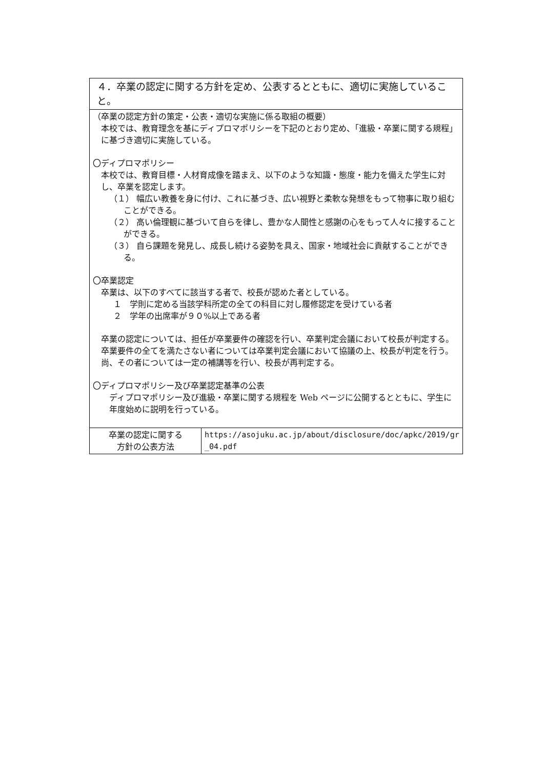| ４．卒業の認定に関する方針を定め、公表するとともに、適切に実施していること。 | |
| （卒業の認定方針の策定・公表・適切な実施に係る取組の概要） 本校では、教育理念を基にディプロマポリシーを下記のとおり定め、「進級・卒業に関する規程」に基づき適切に実施している。 〇ディプロマポリシー 本校では、教育目標・人材育成像を踏まえ、以下のような知識・態度・能力を備えた学生に対し、卒業を認定します。 （１） 幅広い教養を身に付け、これに基づき、広い視野と柔軟な発想をもって物事に取り組むことができる。 （２） 高い倫理観に基づいて自らを律し、豊かな人間性と感謝の心をもって人々に接することができる。 （３） 自ら課題を発見し、成長し続ける姿勢を具え、国家・地域社会に貢献することができる。 〇卒業認定 卒業は、以下のすべてに該当する者で、校長が認めた者としている。 １ 学則に定める当該学科所定の全ての科目に対し履修認定を受けている者 ２ 学年の出席率が９０%以上である者 卒業の認定については、担任が卒業要件の確認を行い、卒業判定会議において校長が判定する。卒業要件の全てを満たさない者については卒業判定会議において協議の上、校長が判定を行う。尚、その者については一定の補講等を行い、校長が再判定する。 〇ディプロマポリシー及び卒業認定基準の公表 ディプロマポリシー及び進級・卒業に関する規程を Web ページに公開するとともに、学生に年度始めに説明を行っている。 | |
| 卒業の認定に関する 方針の公表方法 | https://asojuku.ac.jp/about/disclosure/doc/apkc/2019/gr_04.pdf |